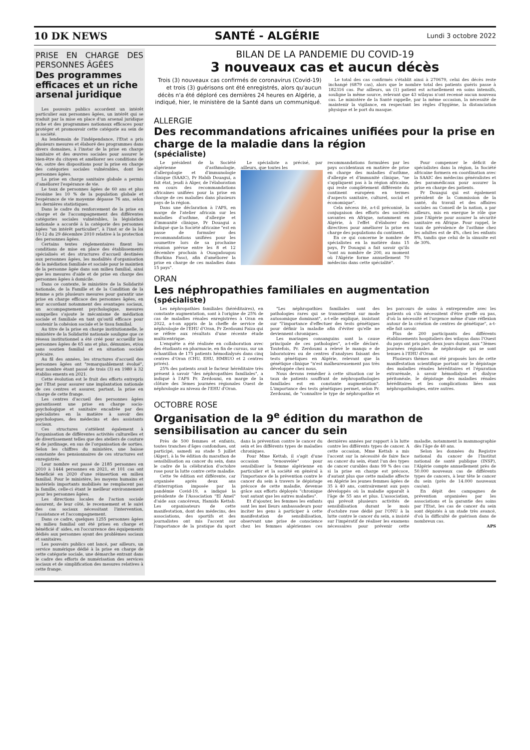10 DK NEWS SANTÉ - ALGÉRIE Lundi 3 octobre 2022
PRISE EN CHARGE DES PERSONNES ÂGÉES
Des programmes efficaces et un riche arsenal juridique
Les pouvoirs publics accordent un intérêt particulier aux personnes âgées, un intérêt qui se traduit par la mise en place d'un arsenal juridique riche et des programmes nationaux efficaces pour protéger et promouvoir cette catégorie au sein de la société.
Au lendemain de l'indépendance, l'Etat a pris plusieurs mesures et élaboré des programmes dans divers domaines, à l'instar de la prise en charge sanitaire et des œuvres sociales pour assurer le bien-être du citoyen et améliorer ses conditions de vie, outre des dispositions pour la prise en charge des catégories sociales vulnérables, dont les personnes âgées.
La prise en charge sanitaire globale a permis d'améliorer l'espérance de vie.
Le taux de personnes âgées de 60 ans et plus avoisine les 10 % de la population globale et l'espérance de vie moyenne dépasse 76 ans, selon les dernières statistiques.
Dans le cadre du renforcement de la prise en charge et de l'accompagnement des différentes catégories sociales vulnérables, la législation nationale a accordé à la catégorie des personnes âgées "un intérêt particulier", à l'inst ar de la loi 10-12 du 29 décembre 2010 relative à la protection des personnes âgées.
Certains textes règlementaires fixent les conditions de mise en place des établissements spécialisés et des structures d'accueil destinées aux personnes âgées, les modalités d'organisation de la médiation familiale et sociale pour le maintien de la personne âgée dans son milieu familial, ainsi que les mesures d'aide et de prise en charge des personnes âgées à domicile.
Dans ce contexte, le ministère de la Solidarité nationale, de la Famille et de la Condition de la femme a pris plusieurs mesures pour garantir une prise en charge efficace des personnes âgées, en leur accordant notamment des avantages sociaux, un accompagnement psychologique, mesures auxquelles s'ajoute le mécanisme de médiation sociale et familiale en tant qu'outil efficace pour soutenir la cohésion sociale et le tissu familial.
Au titre de la prise en charge institutionnelle, le ministère de la Solidarité nationale souligne que ce réseau institutionnel a été créé pour accueillir les personnes âgées de 65 ans et plus, démunies, et/ou sans soutien familial et en situation sociale précaire.
Au fil des années, les structures d'accueil des personnes âgées ont "remarquablement évolué", leur nombre étant passé de trois (3) en 1980 à 32 établiss ements en 2021.
Cette évolution est le fruit des efforts entrepris par l'Etat pour assurer une implantation nationale de ces centres et assurer, partant, la prise en charge de cette frange.
Les centres d'accueil des personnes âgées garantissent une prise en charge socio-psychologique et sanitaire encadrée par des spécialistes en la matière à savoir des psychologues, des médecins et des assistants sociaux.
Ces structures s'attèlent également à l'organisation de différentes activités culturelles et de divertissement telles que des ateliers de couture et de jardinage, en sus de l'organisation de sorties. Selon les chiffres du ministère, une baisse constante des pensionnaires de ces structures est enregistrée.
Leur nombre est passé de 2185 personnes en 2010 à 1444 personnes en 2021, et 101 cas ont bénéficié en 2020 d'une réinsertion en milieu familial. Pour le ministère, les moyens humains et matériels importants mobilisés ne remplacent pas la famille, celle-ci étant le meilleur environnement pour les personnes âgées.
Les directions locales de l'action sociale assurent, de leur côté, le recensement et le suivi des cas sociaux nécessitant l'intervention, l'assistance et l'accompagnement.
Dans ce cadre, quelques 1255 personnes âgées en milieu familial ont été prises en charge et bénéficié d' aides, en l'occurrence des équipements dédiés aux personnes ayant des problèmes sociaux et sanitaires.
Les pouvoirs publics ont lancé, par ailleurs, un service numérique dédié à la prise en charge de cette catégorie sociale, une démarche entrant dans le cadre des efforts de numérisation des services sociaux et de simplification des mesures relatives à cette frange.
BILAN DE LA PANDEMIE DU COVID-19
3 nouveaux cas et aucun décès
Trois (3) nouveaux cas confirmés de coronavirus (Covid-19) et trois (3) guérisons ont été enregistrés, alors qu'aucun décès n'a été déploré ces dernières 24 heures en Algérie, a indiqué, hier, le ministère de la Santé dans un communiqué.
Le total des cas confirmés s'établit ainsi à 270679, celui des décès reste inchangé (6879 cas), alors que le nombre total des patients guéris passe à 182316 cas. Par ailleurs, un (1) patient est actuellement en soins intensifs, souligne la même source, relevant que 43 wilayas n'ont recensé aucun nouveau cas. Le ministère de la Santé rappelle, par la même occasion, la nécessité de maintenir la vigilance, en respectant les règles d'hygiène, la distanciation physique et le port du masque.
ALLERGIE
Des recommandations africaines unifiées pour la prise en charge de la maladie dans la région
(spécialiste)
Le président de la Société algérienne d'asthmologie, d'allergologie et d'immunologie clinique (SAAIC), Pr Habib Douagui, a fait état, jeudi à Alger, de l'élaboration en cours des recommandations africaines unifiées pour la prise en charge de ces maladies dans plusieurs pays de la région.
Dans une déclaration à l'APS, en marge de l'atelier africain sur les maladies d'asthme, d'allergie et d'immunité clinique, Pr Douagui a indiqué que la Société africaine "est en passe de formuler des recommandations unifiées pour les soumettre lors de sa prochaine réunion prévue entre les 8 et 12 décembre prochain à Ouagadougou (Burkina Faso), afin d'améliorer la prise en charge de ces maladies dans 15 pays".
Le spécialiste a précisé, par ailleurs, que toutes les
recommandations formulées par les pays occidentaux en matière de prise en charge des maladies d'asthme, d'allergie et d'immunité clinique, "ne s'appliquent pas à la région africaine, qui reste complètement différente du continent européen en termes d'aspects sanitaire, culturel, social et économique".
Cela nécess ité, a-t-il préconisé, la conjugaison des efforts des sociétés savantes en Afrique, notamment en Algérie, à l'effet d'élaborer des directives pour améliorer la prise en charge des populations du continent.
En ce qui concerne le nombre de spécialistes en la matière dans 15 pays, Pr Douagui a fait savoir qu'ils "sont au nombre de 200, au moment où l'Algérie forme annuellement 70 médecins dans cette spécialité".
Pour compenser le déficit de spécialistes dans la région, la Société africaine formera en coordination avec la SAAIC des médecins généralistes et des paramédicaux pour assurer la prise en charge des patients.
Pr Douagui qui est également président de la Commission de la santé, du travail et des affaires sociales au Conseil de la nation, a par ailleurs, mis en exergue le rôle que joue l'Algérie pour assurer la sécurité sanitaire en Afrique. Pour rappel, le taux de prévalence de l'asthme chez les adultes est de 4%, chez les enfants 8%, tandis que celui de la sinusite est de 30%.
ORAN
Les néphropathies familiales en augmentation
(spécialiste)
Les néphropathies familiales (héréditaires), en constante augmentation, sont à l'origine de 25% de cas de maladies rénales enregistrées à Oran en 2022, a-t-on appris de la cheffe de service de néphrologie de l'EHU d'Oran, Pr Zerdoumi Faiza qui se réfère aux résultats d'une récente étude multicentrique.
L'enquête a été réalisée en collaboration avec des étudiants en pharmacie, en fin de cursus, sur un échantillon de 175 patients hémodialysés dans cinq centres d'Oran (CHU, EHU, HMRUO et 2 centres privés).
25% des patients avait le facteur héréditaire très présent à savoir "des néphropathies familiales", a indiqué à l'APS Pr. Zerdoumi, en marge de la clôture des 3èmes journées régionales Ouest de néphrologie au niveau de l'EHU d'Oran.
"Les néphropathies familiales sont des pathologies rares qui se transmettent sur mode autosomique dominant", a-t-elle expliqué, insistant sur "l'importance d'effectuer des tests génétiques pour définir la maladie afin d'éviter qu'elle ne deviennent chroniques.
Les mariages consanguins sont la cause principale de ces pathologies", a-t-elle déclaré. Toutefois, Pr. Zerdoumi a relevé le manqu e de laboratoires ou de centres d'analyses faisant des tests génétiques en Algérie, relevant que la génétique clinique "n'est malheureusement pas très développée chez nous.
Nous devons remédier à cette situation car le taux de patients souffrant de néphropathologies familiales est en constante augmentation". L'importance des tests génétiques permet, selon Pr. Zerdoumi, de "connaître le type de néphropathie et les parcours de soins à entreprendre avec les patients où s'ils nécessitent d'être greffé ou pas, d'où la nécessité et l'urgence même d'une réflexion autour de la création de centres de génétique", a-t-elle fait savoir.
Plus de 200 participants des différents établissements hospitaliers des wilayas dans l'Ouest du pays ont pris part, deux jours durant, aux "3èmes journées régionales de néphrologie qui se sont tenues à l'EHU d'Oran.
Plusieurs thèmes ont été proposés lors de cette manifestation scientifique portant sur le dépistage des maladies rénales héréditaires et l'épuration extrarénale, à savoir hémodialyse et dialyse péritonéale, le dépistage des maladies rénales héréditaires et les complications liées aux néphropathologies, entre autres.
OCTOBRE ROSE
Organisation de la 9<sup>e</sup> édition du marathon de sensibilisation au cancer du sein
Près de 500 femmes et enfants, toutes tranches d'âges confondues, ont participé, samedi au stade 5 juillet (Alger), à la 9e édition du marathon de sensibilisation au cancer du sein, dans le cadre de la célébration d'octobre rose pour la lutte contre cette maladie.
Cette 9e édition est différente, car organisée après deux ans d'interruption imposée par la pandémie Covid-19, a indiqué la présidente de l'Association "El Amel" d'aide aux cancéreux, Hamida Kettab. Les organisateurs de cette manifestation, dont des médecins, des associations, des sportifs et des journalistes ont mis l'accent sur l'importance de la pratique du sport dans la prévention contre le cancer du sein et les différents types de maladies chroniques.
Pour Mme Kettab, il s'agit d'une occasion "renouvelée" pour sensibiliser la femme algérienne en particulier et la société en général à l'importance de la prévention contre le cancer du sein à travers le dépistage précoce de cette maladie, devenue grâce aux efforts déployés "chronique tout autant que les autres maladies".
Et d'ajouter, les femmes les enfants sont les mei lleurs ambassadeurs pour inciter les gens à participer à cette manifestation de sensibilisation, observant une prise de conscience chez les femmes algériennes ces dernières années par rapport à la lutte contre les différents types de cancer. A cette occasion, Mme Kettab a mis l'accent sur la nécessité de faire face au cancer du sein, étant l'un des types de cancer curables dans 99 % des cas si la prise en charge est précoce, d'autant plus que cette maladie affecte en Algérie les jeunes femmes âgées de 35 à 40 ans, contrairement aux pays développés où la maladie apparaît à l'âge de 55 ans et plus. L'association, qui prévoit plusieurs activités de sensibilisation durant le mois d'octobre rose dédié par l'ONU à la lutte contre le cancer du sein, a insisté sur l'impératif de réaliser les examens nécessaires pour prévenir cette maladie, notamment la mammographie dès l'âge de 40 ans.
Selon les données du Registre national du cancer de l'Institut national de santé publique (INSP), l'Algérie compte annuellement près de 50.000 nouveaux cas de différents types de cancers, à leur tête le cancer du sein (près de 14.000 nouveaux cas/an).
En dépit des campagnes de prévention organisées par les associations et la garantie des soins par l'Etat, les cas de cancer du sein sont dépistés à un stade très avancé, d'où la difficulté de guérison dans de nombreux cas.
APS